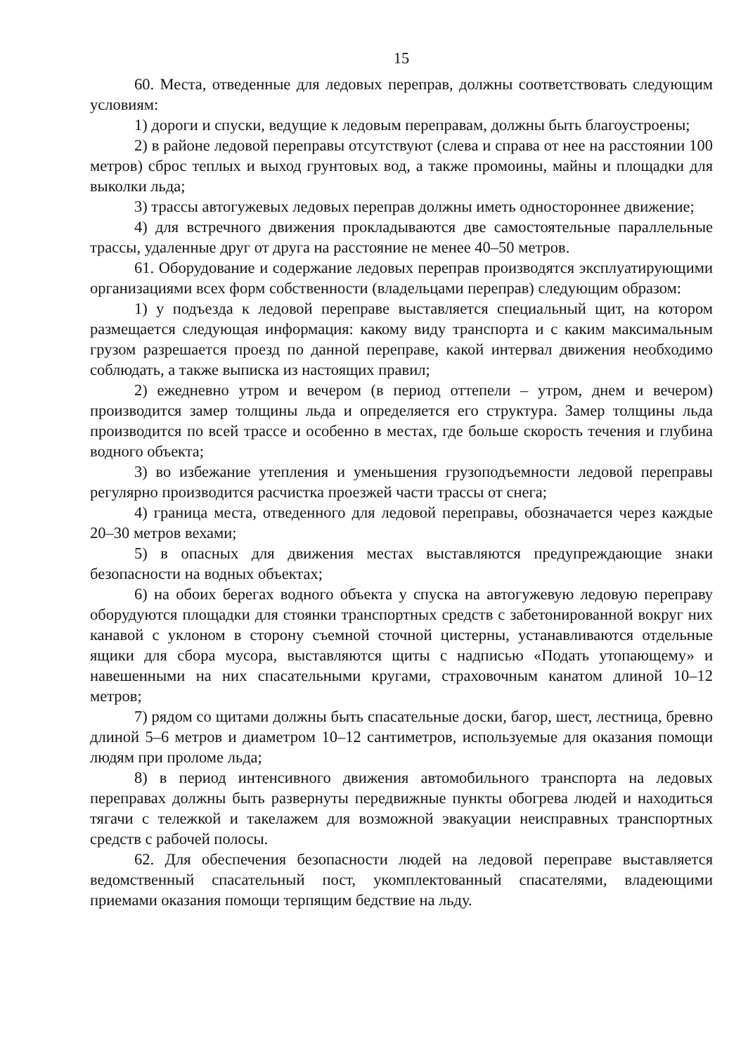15
60. Места, отведенные для ледовых переправ, должны соответствовать следующим условиям:
1) дороги и спуски, ведущие к ледовым переправам, должны быть благоустроены;
2) в районе ледовой переправы отсутствуют (слева и справа от нее на расстоянии 100 метров) сброс теплых и выход грунтовых вод, а также промоины, майны и площадки для выколки льда;
3) трассы автогужевых ледовых переправ должны иметь одностороннее движение;
4) для встречного движения прокладываются две самостоятельные параллельные трассы, удаленные друг от друга на расстояние не менее 40–50 метров.
61. Оборудование и содержание ледовых переправ производятся эксплуатирующими организациями всех форм собственности (владельцами переправ) следующим образом:
1) у подъезда к ледовой переправе выставляется специальный щит, на котором размещается следующая информация: какому виду транспорта и с каким максимальным грузом разрешается проезд по данной переправе, какой интервал движения необходимо соблюдать, а также выписка из настоящих правил;
2) ежедневно утром и вечером (в период оттепели – утром, днем и вечером) производится замер толщины льда и определяется его структура. Замер толщины льда производится по всей трассе и особенно в местах, где больше скорость течения и глубина водного объекта;
3) во избежание утепления и уменьшения грузоподъемности ледовой переправы регулярно производится расчистка проезжей части трассы от снега;
4) граница места, отведенного для ледовой переправы, обозначается через каждые 20–30 метров вехами;
5) в опасных для движения местах выставляются предупреждающие знаки безопасности на водных объектах;
6) на обоих берегах водного объекта у спуска на автогужевую ледовую переправу оборудуются площадки для стоянки транспортных средств с забетонированной вокруг них канавой с уклоном в сторону съемной сточной цистерны, устанавливаются отдельные ящики для сбора мусора, выставляются щиты с надписью «Подать утопающему» и навешенными на них спасательными кругами, страховочным канатом длиной 10–12 метров;
7) рядом со щитами должны быть спасательные доски, багор, шест, лестница, бревно длиной 5–6 метров и диаметром 10–12 сантиметров, используемые для оказания помощи людям при проломе льда;
8) в период интенсивного движения автомобильного транспорта на ледовых переправах должны быть развернуты передвижные пункты обогрева людей и находиться тягачи с тележкой и такелажем для возможной эвакуации неисправных транспортных средств с рабочей полосы.
62. Для обеспечения безопасности людей на ледовой переправе выставляется ведомственный спасательный пост, укомплектованный спасателями, владеющими приемами оказания помощи терпящим бедствие на льду.